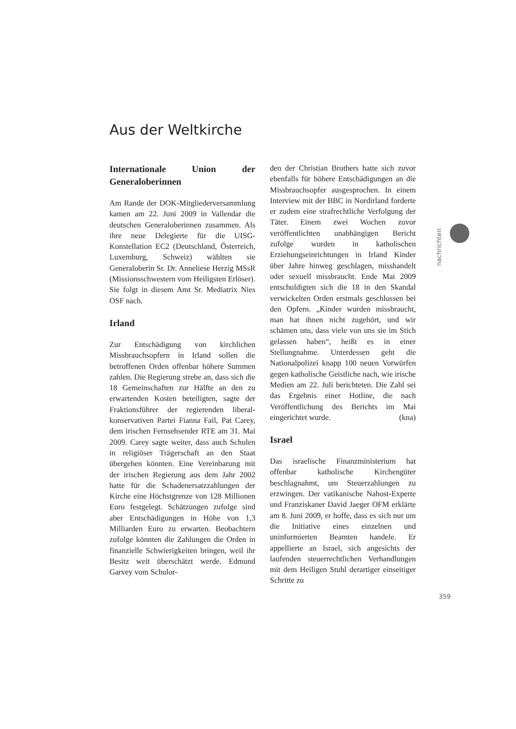Aus der Weltkirche
Internationale Union der Generaloberinnen
Am Rande der DOK-Mitgliederversammlung kamen am 22. Juni 2009 in Vallendar die deutschen Generaloberinnen zusammen. Als ihre neue Delegierte für die UISG-Konstellation EC2 (Deutschland, Österreich, Luxemburg, Schweiz) wählten sie Generaloberin Sr. Dr. Anneliese Herzig MSsR (Missionsschwestern vom Heiligsten Erlöser). Sie folgt in diesem Amt Sr. Mediatrix Nies OSF nach.
Irland
Zur Entschädigung von kirchlichen Missbrauchsopfern in Irland sollen die betroffenen Orden offenbar höhere Summen zahlen. Die Regierung strebe an, dass sich die 18 Gemeinschaften zur Hälfte an den zu erwartenden Kosten beteiligten, sagte der Fraktionsführer der regierenden liberal-konservativen Partei Fianna Fail, Pat Carey, dem irischen Fernsehsender RTE am 31. Mai 2009. Carey sagte weiter, dass auch Schulen in religiöser Trägerschaft an den Staat übergehen könnten. Eine Vereinbarung mit der irischen Regierung aus dem Jahr 2002 hatte für die Schadenersatzzahlungen der Kirche eine Höchstgrenze von 128 Millionen Euro festgelegt. Schätzungen zufolge sind aber Entschädigungen in Höhe von 1,3 Milliarden Euro zu erwarten. Beobachtern zufolge könnten die Zahlungen die Orden in finanzielle Schwierigkeiten bringen, weil ihr Besitz weit überschätzt werde. Edmund Garvey vom Schulor-
den der Christian Brothers hatte sich zuvor ebenfalls für höhere Entschädigungen an die Missbrauchsopfer ausgesprochen. In einem Interview mit der BBC in Nordirland forderte er zudem eine strafrechtliche Verfolgung der Täter. Einem zwei Wochen zuvor veröffentlichten unabhängigen Bericht zufolge wurden in katholischen Erziehungseinrichtungen in Irland Kinder über Jahre hinweg geschlagen, misshandelt oder sexuell missbraucht. Ende Mai 2009 entschuldigten sich die 18 in den Skandal verwickelten Orden erstmals geschlossen bei den Opfern. „Kinder wurden missbraucht, man hat ihnen nicht zugehört, und wir schämen uns, dass viele von uns sie im Stich gelassen haben“, heißt es in einer Stellungnahme. Unterdessen geht die Nationalpolizei knapp 100 neuen Vorwürfen gegen katholische Geistliche nach, wie irische Medien am 22. Juli berichteten. Die Zahl sei das Ergebnis einer Hotline, die nach Veröffentlichung des Berichts im Mai eingerichtet wurde. (kna)
Israel
Das israelische Finanzministerium hat offenbar katholische Kirchengüter beschlagnahmt, um Steuerzahlungen zu erzwingen. Der vatikanische Nahost-Experte und Franziskaner David Jaeger OFM erklärte am 8. Juni 2009, er hoffe, dass es sich nur um die Initiative eines einzelnen und uninformierten Beamten handele. Er appellierte an Israel, sich angesichts der laufenden steuerrechtlichen Verhandlungen mit dem Heiligen Stuhl derartiger einseitiger Schritte zu
nachrichten
359